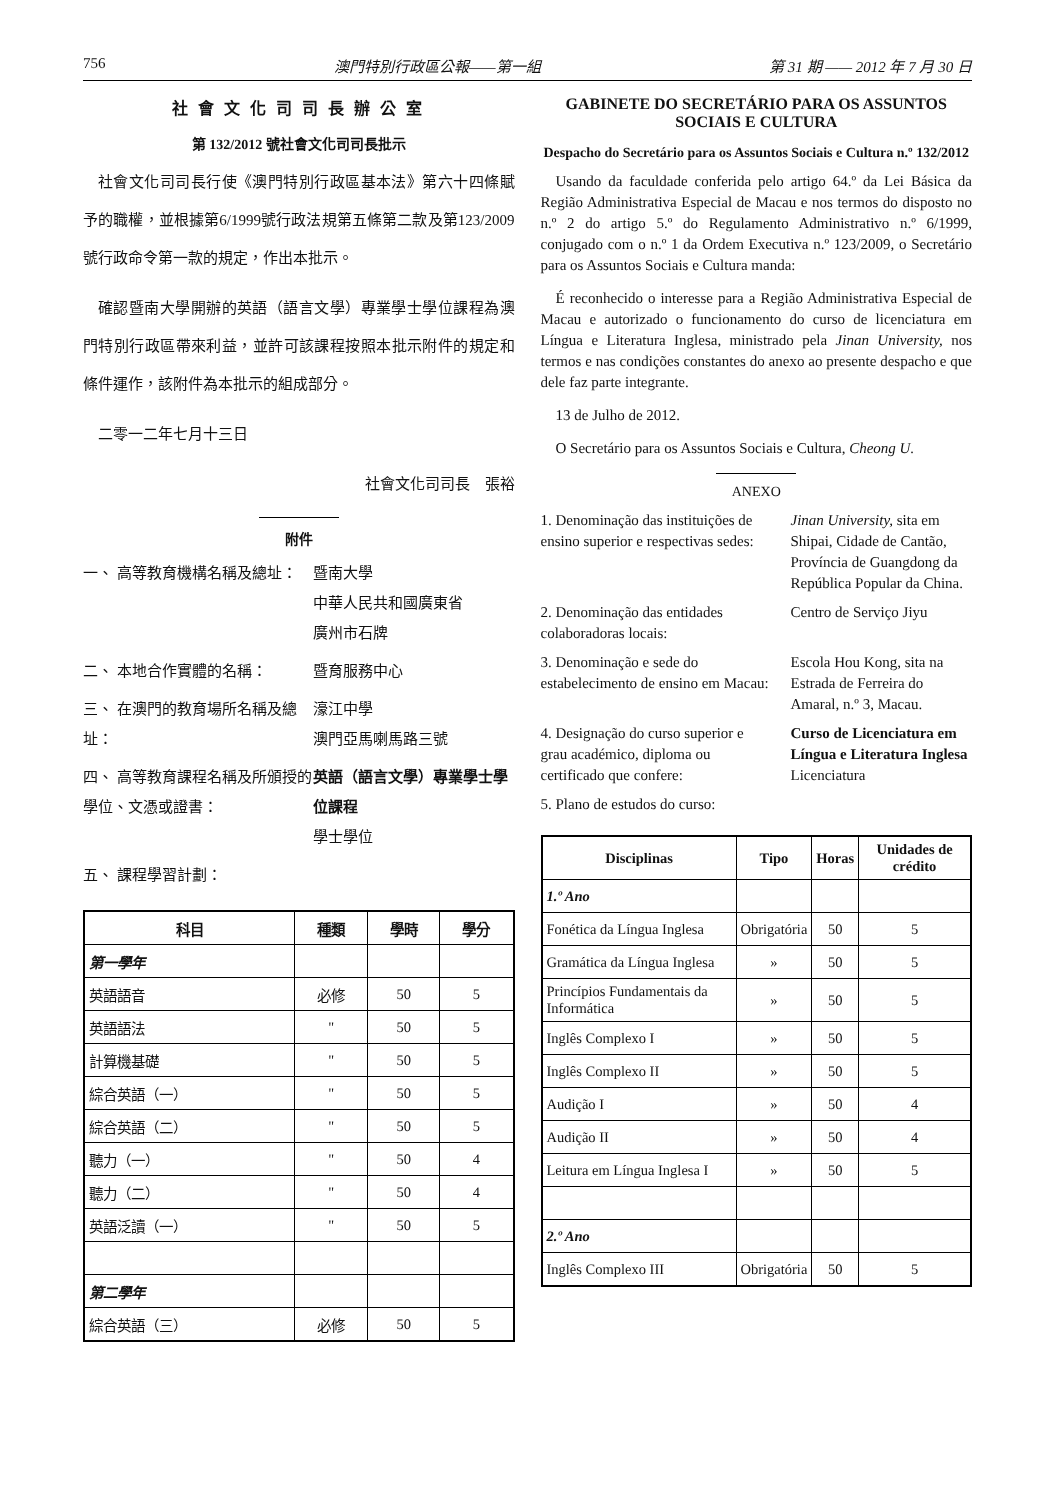756 澳門特別行政區公報——第一組 第 31 期 —— 2012 年 7 月 30 日
社 會 文 化 司 司 長 辦 公 室
第 132/2012 號社會文化司司長批示
社會文化司司長行使《澳門特別行政區基本法》第六十四條賦予的職權，並根據第6/1999號行政法規第五條第二款及第123/2009號行政命令第一款的規定，作出本批示。
確認暨南大學開辦的英語（語言文學）專業學士學位課程為澳門特別行政區帶來利益，並許可該課程按照本批示附件的規定和條件運作，該附件為本批示的組成部分。
二零一二年七月十三日
社會文化司司長　張裕
附件
一、 高等教育機構名稱及總址： 暨南大學
中華人民共和國廣東省
廣州市石牌
二、 本地合作實體的名稱： 暨育服務中心
三、 在澳門的教育場所名稱及總址：
濠江中學
澳門亞馬喇馬路三號
四、 高等教育課程名稱及所頒授的學位、文憑或證書：
英語（語言文學）專業學士學位課程
學士學位
五、 課程學習計劃：
| 科目 | 種類 | 學時 | 學分 |
| --- | --- | --- | --- |
| 第一學年 | | | |
| 英語語音 | 必修 | 50 | 5 |
| 英語語法 | " | 50 | 5 |
| 計算機基礎 | " | 50 | 5 |
| 綜合英語（一） | " | 50 | 5 |
| 綜合英語（二） | " | 50 | 5 |
| 聽力（一） | " | 50 | 4 |
| 聽力（二） | " | 50 | 4 |
| 英語泛讀（一） | " | 50 | 5 |
| 第二學年 | | | |
| 綜合英語（三） | 必修 | 50 | 5 |
GABINETE DO SECRETÁRIO PARA OS ASSUNTOS SOCIAIS E CULTURA
Despacho do Secretário para os Assuntos Sociais e Cultura n.º 132/2012
Usando da faculdade conferida pelo artigo 64.º da Lei Básica da Região Administrativa Especial de Macau e nos termos do disposto no n.º 2 do artigo 5.º do Regulamento Administrativo n.º 6/1999, conjugado com o n.º 1 da Ordem Executiva n.º 123/2009, o Secretário para os Assuntos Sociais e Cultura manda:
É reconhecido o interesse para a Região Administrativa Especial de Macau e autorizado o funcionamento do curso de licenciatura em Língua e Literatura Inglesa, ministrado pela Jinan University, nos termos e nas condições constantes do anexo ao presente despacho e que dele faz parte integrante.
13 de Julho de 2012.
O Secretário para os Assuntos Sociais e Cultura, Cheong U.
ANEXO
1. Denominação das instituições de ensino superior e respectivas sedes:
Jinan University, sita em Shipai, Cidade de Cantão, Província de Guangdong da República Popular da China.
2. Denominação das entidades colaboradoras locais:
Centro de Serviço Jiyu
3. Denominação e sede do estabelecimento de ensino em Macau:
Escola Hou Kong, sita na Estrada de Ferreira do Amaral, n.º 3, Macau.
4. Designação do curso superior e grau académico, diploma ou certificado que confere:
Curso de Licenciatura em Língua e Literatura Inglesa
Licenciatura
5. Plano de estudos do curso:
| Disciplinas | Tipo | Horas | Unidades de crédito |
| --- | --- | --- | --- |
| 1.º Ano | | | |
| Fonética da Língua Inglesa | Obrigatória | 50 | 5 |
| Gramática da Língua Inglesa | » | 50 | 5 |
| Princípios Fundamentais da Informática | » | 50 | 5 |
| Inglês Complexo I | » | 50 | 5 |
| Inglês Complexo II | » | 50 | 5 |
| Audição I | » | 50 | 4 |
| Audição II | » | 50 | 4 |
| Leitura em Língua Inglesa I | » | 50 | 5 |
| 2.º Ano | | | |
| Inglês Complexo III | Obrigatória | 50 | 5 |